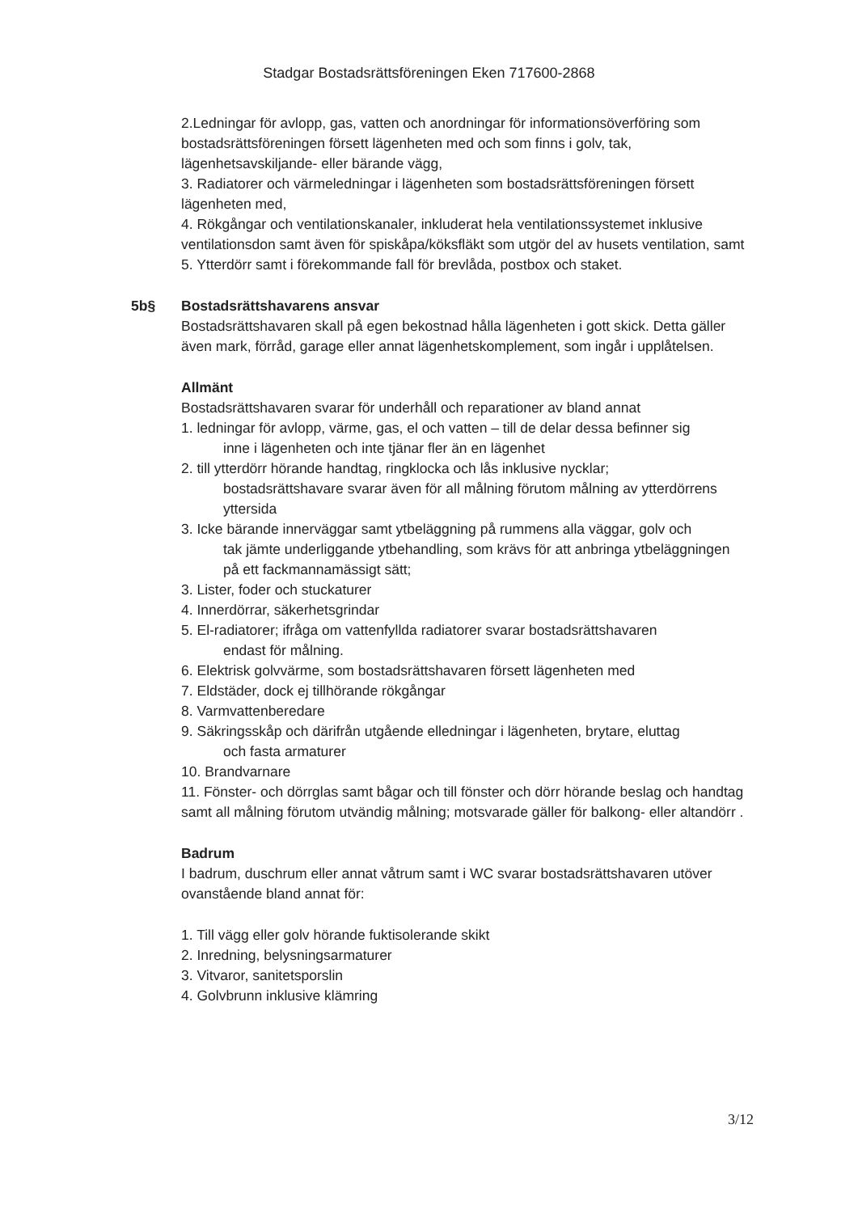Stadgar Bostadsrättsföreningen Eken 717600-2868
2.Ledningar för avlopp, gas, vatten och anordningar för informationsöverföring som bostadsrättsföreningen försett lägenheten med och som finns i golv, tak, lägenhetsavskiljande- eller bärande vägg,
3. Radiatorer och värmeledningar i lägenheten som bostadsrättsföreningen försett lägenheten med,
4. Rökgångar och ventilationskanaler, inkluderat hela ventilationssystemet inklusive ventilationsdon samt även för spiskåpa/köksfläkt som utgör del av husets ventilation, samt
5. Ytterdörr samt i förekommande fall för brevlåda, postbox och staket.
5b§
Bostadsrättshavarens ansvar
Bostadsrättshavaren skall på egen bekostnad hålla lägenheten i gott skick. Detta gäller även mark, förråd, garage eller annat lägenhetskomplement, som ingår i upplåtelsen.
Allmänt
Bostadsrättshavaren svarar för underhåll och reparationer av bland annat
1. ledningar för avlopp, värme, gas, el och vatten – till de delar dessa befinner sig
inne i lägenheten och inte tjänar fler än en lägenhet
2. till ytterdörr hörande handtag, ringklocka och lås inklusive nycklar;
bostadsrättshavare svarar även för all målning förutom målning av ytterdörrens yttersida
3. Icke bärande innerväggar samt ytbeläggning på rummens alla väggar, golv och
tak jämte underliggande ytbehandling, som krävs för att anbringa ytbeläggningen på ett fackmannamässigt sätt;
3. Lister, foder och stuckaturer
4. Innerdörrar, säkerhetsgrindar
5. El-radiatorer; ifråga om vattenfyllda radiatorer svarar bostadsrättshavaren
endast för målning.
6. Elektrisk golvvärme, som bostadsrättshavaren försett lägenheten med
7. Eldstäder, dock ej tillhörande rökgångar
8. Varmvattenberedare
9. Säkringsskåp och därifrån utgående elledningar i lägenheten, brytare, eluttag
och fasta armaturer
10. Brandvarnare
11. Fönster- och dörrglas samt bågar och till fönster och dörr hörande beslag och handtag samt all målning förutom utvändig målning; motsvarade gäller för balkong- eller altandörr .
Badrum
I badrum, duschrum eller annat våtrum samt i WC svarar bostadsrättshavaren utöver ovanstående bland annat för:
1. Till vägg eller golv hörande fuktisolerande skikt
2. Inredning, belysningsarmaturer
3. Vitvaror, sanitetsporslin
4. Golvbrunn inklusive klämring
3/12